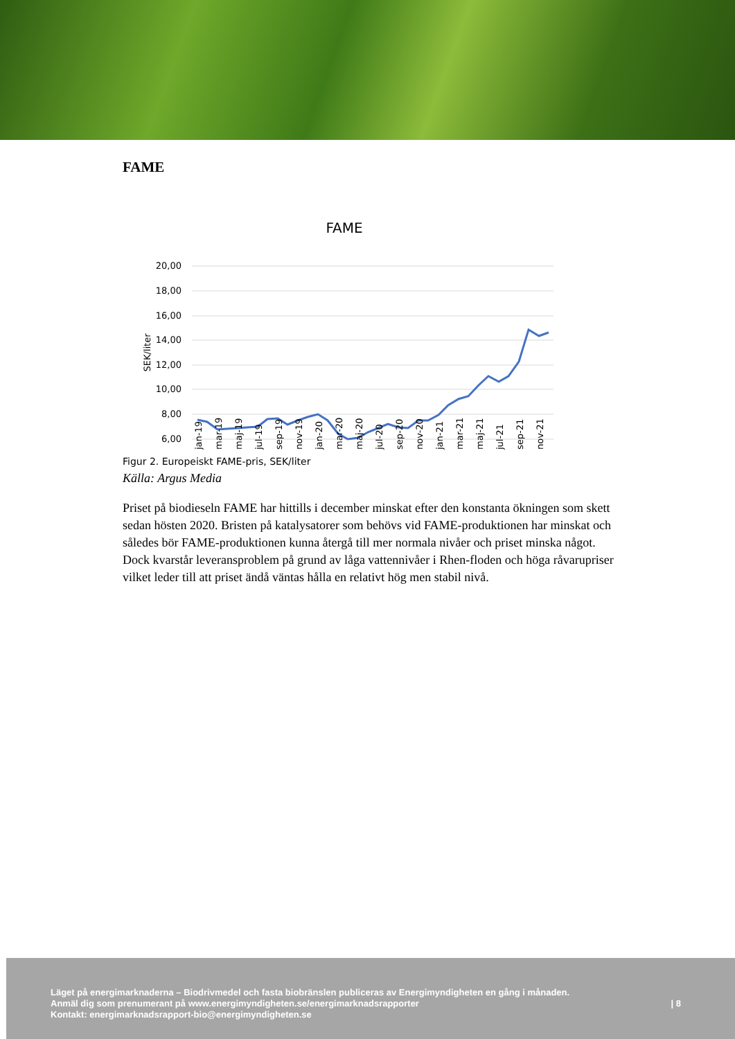FAME
FAME
20,00
18,00
16,00
14,00
12,00
10,00
8,00
6,00
SEK/liter
jan-19
mar-19
maj-19
jul-19
sep-19
nov-19
jan-20
mar-20
maj-20
jul-20
sep-20
nov-20
jan-21
mar-21
maj-21
jul-21
sep-21
nov-21
Figur 2. Europeiskt FAME-pris, SEK/liter
Källa: Argus Media
Priset på biodieseln FAME har hittills i december minskat efter den konstanta ökningen som skett sedan hösten 2020. Bristen på katalysatorer som behövs vid FAME-produktionen har minskat och således bör FAME-produktionen kunna återgå till mer normala nivåer och priset minska något. Dock kvarstår leveransproblem på grund av låga vattennivåer i Rhen-floden och höga råvarupriser vilket leder till att priset ändå väntas hålla en relativt hög men stabil nivå.
Läget på energimarknaderna – Biodrivmedel och fasta biobränslen publiceras av Energimyndigheten en gång i månaden.
Anmäl dig som prenumerant på www.energimyndigheten.se/energimarknadsrapporter
Kontakt: energimarknadsrapport-bio@energimyndigheten.se
| 8